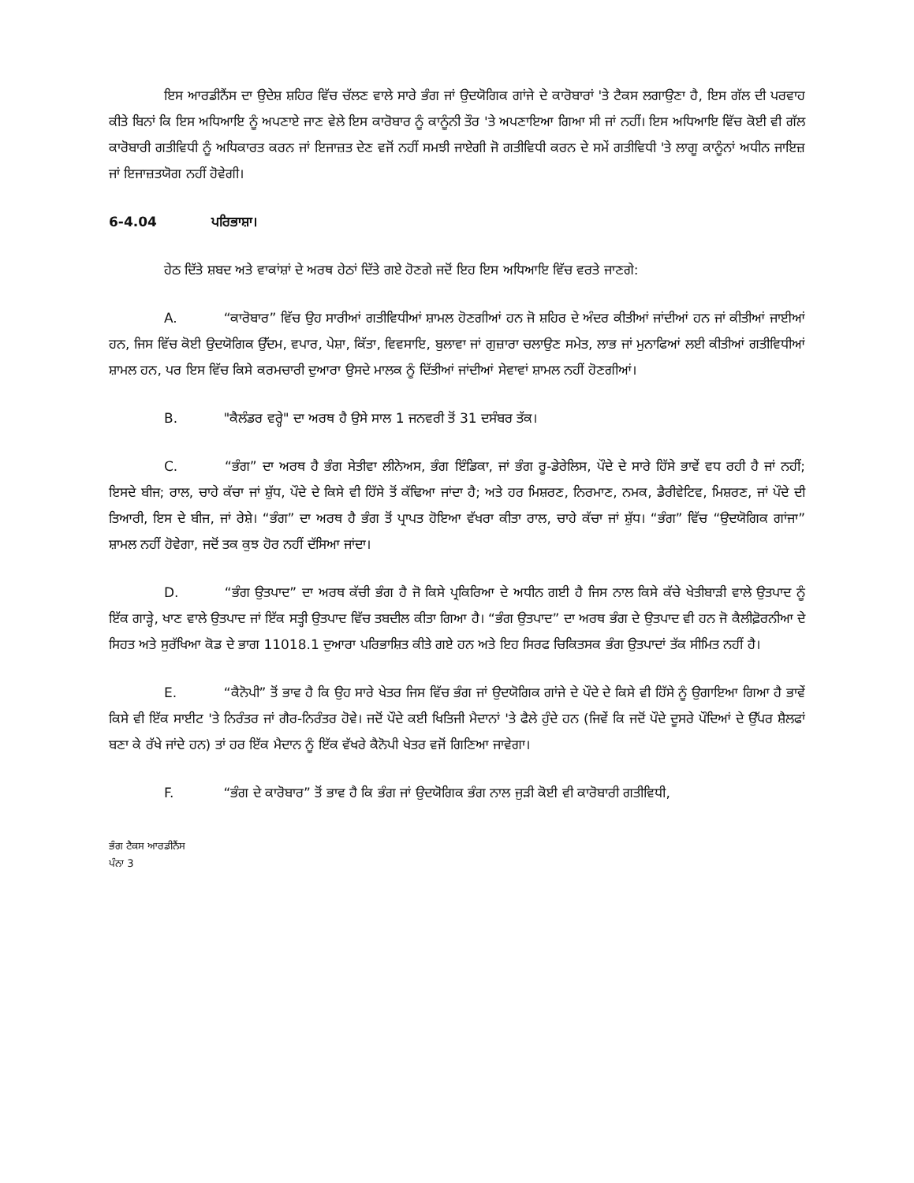ਇਸ ਆਰਡੀਨੈਂਸ ਦਾ ਉਦੇਸ਼ ਸ਼ਹਿਰ ਵਿੱਚ ਚੱਲਣ ਵਾਲੇ ਸਾਰੇ ਭੰਗ ਜਾਂ ਉਦਯੋਗਿਕ ਗਾਂਜੇ ਦੇ ਕਾਰੋਬਾਰਾਂ 'ਤੇ ਟੈਕਸ ਲਗਾਉਣਾ ਹੈ, ਇਸ ਗੱਲ ਦੀ ਪਰਵਾਹ ਕੀਤੇ ਬਿਨਾਂ ਕਿ ਇਸ ਅਧਿਆਇ ਨੂੰ ਅਪਣਾਏ ਜਾਣ ਵੇਲੇ ਇਸ ਕਾਰੋਬਾਰ ਨੂੰ ਕਾਨੂੰਨੀ ਤੌਰ 'ਤੇ ਅਪਣਾਇਆ ਗਿਆ ਸੀ ਜਾਂ ਨਹੀਂ। ਇਸ ਅਧਿਆਇ ਵਿੱਚ ਕੋਈ ਵੀ ਗੱਲ ਕਾਰੋਬਾਰੀ ਗਤੀਵਿਧੀ ਨੂੰ ਅਧਿਕਾਰਤ ਕਰਨ ਜਾਂ ਇਜਾਜ਼ਤ ਦੇਣ ਵਜੋਂ ਨਹੀਂ ਸਮਝੀ ਜਾਏਗੀ ਜੋ ਗਤੀਵਿਧੀ ਕਰਨ ਦੇ ਸਮੇਂ ਗਤੀਵਿਧੀ 'ਤੇ ਲਾਗੂ ਕਾਨੂੰਨਾਂ ਅਧੀਨ ਜਾਇਜ਼ ਜਾਂ ਇਜਾਜ਼ਤਯੋਗ ਨਹੀਂ ਹੋਵੇਗੀ।
6-4.04 ਪਰਿਭਾਸ਼ਾ।
ਹੇਠ ਦਿੱਤੇ ਸ਼ਬਦ ਅਤੇ ਵਾਕਾਂਸ਼ਾਂ ਦੇ ਅਰਥ ਹੇਠਾਂ ਦਿੱਤੇ ਗਏ ਹੋਣਗੇ ਜਦੋਂ ਇਹ ਇਸ ਅਧਿਆਇ ਵਿੱਚ ਵਰਤੇ ਜਾਣਗੇ:
A. “ਕਾਰੋਬਾਰ” ਵਿੱਚ ਉਹ ਸਾਰੀਆਂ ਗਤੀਵਿਧੀਆਂ ਸ਼ਾਮਲ ਹੋਣਗੀਆਂ ਹਨ ਜੋ ਸ਼ਹਿਰ ਦੇ ਅੰਦਰ ਕੀਤੀਆਂ ਜਾਂਦੀਆਂ ਹਨ ਜਾਂ ਕੀਤੀਆਂ ਜਾਈਆਂ ਹਨ, ਜਿਸ ਵਿੱਚ ਕੋਈ ਉਦਯੋਗਿਕ ਉੱਦਮ, ਵਪਾਰ, ਪੇਸ਼ਾ, ਕਿੱਤਾ, ਵਿਵਸਾਇ, ਬੁਲਾਵਾ ਜਾਂ ਗੁਜ਼ਾਰਾ ਚਲਾਉਣ ਸਮੇਤ, ਲਾਭ ਜਾਂ ਮੁਨਾਫਿਆਂ ਲਈ ਕੀਤੀਆਂ ਗਤੀਵਿਧੀਆਂ ਸ਼ਾਮਲ ਹਨ, ਪਰ ਇਸ ਵਿੱਚ ਕਿਸੇ ਕਰਮਚਾਰੀ ਦੁਆਰਾ ਉਸਦੇ ਮਾਲਕ ਨੂੰ ਦਿੱਤੀਆਂ ਜਾਂਦੀਆਂ ਸੇਵਾਵਾਂ ਸ਼ਾਮਲ ਨਹੀਂ ਹੋਣਗੀਆਂ।
B. "ਕੈਲੰਡਰ ਵਰ੍ਹੇ" ਦਾ ਅਰਥ ਹੈ ਉਸੇ ਸਾਲ 1 ਜਨਵਰੀ ਤੋਂ 31 ਦਸੰਬਰ ਤੱਕ।
C. “ਭੰਗ” ਦਾ ਅਰਥ ਹੈ ਭੰਗ ਸੇਤੀਵਾ ਲੀਨੇਅਸ, ਭੰਗ ਇੰਡਿਕਾ, ਜਾਂ ਭੰਗ ਰੂ-ਡੇਰੇਲਿਸ, ਪੌਦੇ ਦੇ ਸਾਰੇ ਹਿੱਸੇ ਭਾਵੇਂ ਵਧ ਰਹੀ ਹੈ ਜਾਂ ਨਹੀਂ; ਇਸਦੇ ਬੀਜ; ਰਾਲ, ਚਾਹੇ ਕੱਚਾ ਜਾਂ ਸ਼ੁੱਧ, ਪੌਦੇ ਦੇ ਕਿਸੇ ਵੀ ਹਿੱਸੇ ਤੋਂ ਕੱਢਿਆ ਜਾਂਦਾ ਹੈ; ਅਤੇ ਹਰ ਮਿਸ਼ਰਣ, ਨਿਰਮਾਣ, ਨਮਕ, ਡੈਰੀਵੇਟਿਵ, ਮਿਸ਼ਰਣ, ਜਾਂ ਪੌਦੇ ਦੀ ਤਿਆਰੀ, ਇਸ ਦੇ ਬੀਜ, ਜਾਂ ਰੇਸ਼ੇ। “ਭੰਗ” ਦਾ ਅਰਥ ਹੈ ਭੰਗ ਤੋਂ ਪ੍ਰਾਪਤ ਹੋਇਆ ਵੱਖਰਾ ਕੀਤਾ ਰਾਲ, ਚਾਹੇ ਕੱਚਾ ਜਾਂ ਸ਼ੁੱਧ। “ਭੰਗ” ਵਿੱਚ “ਉਦਯੋਗਿਕ ਗਾਂਜਾ” ਸ਼ਾਮਲ ਨਹੀਂ ਹੋਵੇਗਾ, ਜਦੋਂ ਤਕ ਕੁਝ ਹੋਰ ਨਹੀਂ ਦੱਸਿਆ ਜਾਂਦਾ।
D. “ਭੰਗ ਉਤਪਾਦ” ਦਾ ਅਰਥ ਕੱਚੀ ਭੰਗ ਹੈ ਜੋ ਕਿਸੇ ਪ੍ਰਕਿਰਿਆ ਦੇ ਅਧੀਨ ਗਈ ਹੈ ਜਿਸ ਨਾਲ ਕਿਸੇ ਕੱਚੇ ਖੇਤੀਬਾੜੀ ਵਾਲੇ ਉਤਪਾਦ ਨੂੰ ਇੱਕ ਗਾੜ੍ਹੇ, ਖਾਣ ਵਾਲੇ ਉਤਪਾਦ ਜਾਂ ਇੱਕ ਸਤ੍ਹੀ ਉਤਪਾਦ ਵਿੱਚ ਤਬਦੀਲ ਕੀਤਾ ਗਿਆ ਹੈ। “ਭੰਗ ਉਤਪਾਦ” ਦਾ ਅਰਥ ਭੰਗ ਦੇ ਉਤਪਾਦ ਵੀ ਹਨ ਜੋ ਕੈਲੀਫ਼ੋਰਨੀਆ ਦੇ ਸਿਹਤ ਅਤੇ ਸੁਰੱਖਿਆ ਕੋਡ ਦੇ ਭਾਗ 11018.1 ਦੁਆਰਾ ਪਰਿਭਾਸ਼ਿਤ ਕੀਤੇ ਗਏ ਹਨ ਅਤੇ ਇਹ ਸਿਰਫ ਚਿਕਿਤਸਕ ਭੰਗ ਉਤਪਾਦਾਂ ਤੱਕ ਸੀਮਿਤ ਨਹੀਂ ਹੈ।
E. “ਕੈਨੋਪੀ” ਤੋਂ ਭਾਵ ਹੈ ਕਿ ਉਹ ਸਾਰੇ ਖੇਤਰ ਜਿਸ ਵਿੱਚ ਭੰਗ ਜਾਂ ਉਦਯੋਗਿਕ ਗਾਂਜੇ ਦੇ ਪੌਦੇ ਦੇ ਕਿਸੇ ਵੀ ਹਿੱਸੇ ਨੂੰ ਉਗਾਇਆ ਗਿਆ ਹੈ ਭਾਵੇਂ ਕਿਸੇ ਵੀ ਇੱਕ ਸਾਈਟ 'ਤੇ ਨਿਰੰਤਰ ਜਾਂ ਗੈਰ-ਨਿਰੰਤਰ ਹੋਵੇ। ਜਦੋਂ ਪੌਦੇ ਕਈ ਖਿਤਿਜੀ ਮੈਦਾਨਾਂ 'ਤੇ ਫੈਲੇ ਹੁੰਦੇ ਹਨ (ਜਿਵੇਂ ਕਿ ਜਦੋਂ ਪੌਦੇ ਦੂਸਰੇ ਪੌਦਿਆਂ ਦੇ ਉੱਪਰ ਸ਼ੈਲਫਾਂ ਬਣਾ ਕੇ ਰੱਖੇ ਜਾਂਦੇ ਹਨ) ਤਾਂ ਹਰ ਇੱਕ ਮੈਦਾਨ ਨੂੰ ਇੱਕ ਵੱਖਰੇ ਕੈਨੋਪੀ ਖੇਤਰ ਵਜੋਂ ਗਿਣਿਆ ਜਾਵੇਗਾ।
F. “ਭੰਗ ਦੇ ਕਾਰੋਬਾਰ” ਤੋਂ ਭਾਵ ਹੈ ਕਿ ਭੰਗ ਜਾਂ ਉਦਯੋਗਿਕ ਭੰਗ ਨਾਲ ਜੁੜੀ ਕੋਈ ਵੀ ਕਾਰੋਬਾਰੀ ਗਤੀਵਿਧੀ,
ਭੰਗ ਟੈਕਸ ਆਰਡੀਨੈਂਸ
ਪੰਨਾ 3